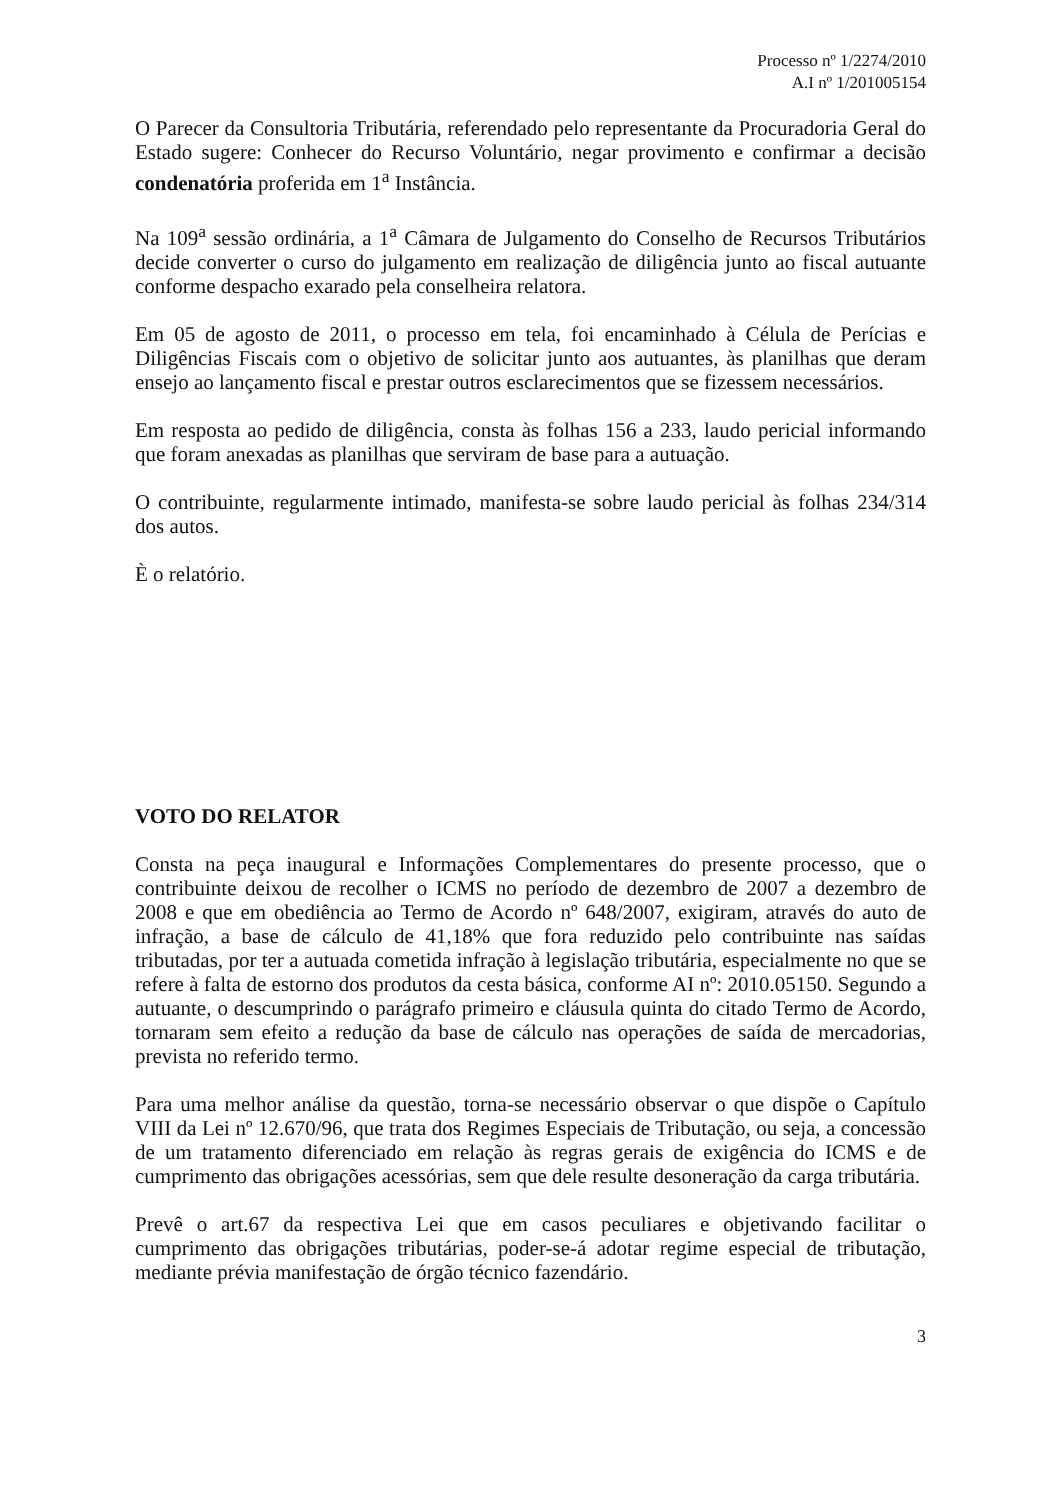Processo nº 1/2274/2010
A.I nº 1/201005154
O Parecer da Consultoria Tributária, referendado pelo representante da Procuradoria Geral do Estado sugere: Conhecer do Recurso Voluntário, negar provimento e confirmar a decisão condenatória proferida em 1<sup>a</sup> Instância.
Na 109<sup>a</sup> sessão ordinária, a 1<sup>a</sup> Câmara de Julgamento do Conselho de Recursos Tributários decide converter o curso do julgamento em realização de diligência junto ao fiscal autuante conforme despacho exarado pela conselheira relatora.
Em 05 de agosto de 2011, o processo em tela, foi encaminhado à Célula de Perícias e Diligências Fiscais com o objetivo de solicitar junto aos autuantes, às planilhas que deram ensejo ao lançamento fiscal e prestar outros esclarecimentos que se fizessem necessários.
Em resposta ao pedido de diligência, consta às folhas 156 a 233, laudo pericial informando que foram anexadas as planilhas que serviram de base para a autuação.
O contribuinte, regularmente intimado, manifesta-se sobre laudo pericial às folhas 234/314 dos autos.
È o relatório.
VOTO DO RELATOR
Consta na peça inaugural e Informações Complementares do presente processo, que o contribuinte deixou de recolher o ICMS no período de dezembro de 2007 a dezembro de 2008 e que em obediência ao Termo de Acordo nº 648/2007, exigiram, através do auto de infração, a base de cálculo de 41,18% que fora reduzido pelo contribuinte nas saídas tributadas, por ter a autuada cometida infração à legislação tributária, especialmente no que se refere à falta de estorno dos produtos da cesta básica, conforme AI nº: 2010.05150. Segundo a autuante, o descumprindo o parágrafo primeiro e cláusula quinta do citado Termo de Acordo, tornaram sem efeito a redução da base de cálculo nas operações de saída de mercadorias, prevista no referido termo.
Para uma melhor análise da questão, torna-se necessário observar o que dispõe o Capítulo VIII da Lei nº 12.670/96, que trata dos Regimes Especiais de Tributação, ou seja, a concessão de um tratamento diferenciado em relação às regras gerais de exigência do ICMS e de cumprimento das obrigações acessórias, sem que dele resulte desoneração da carga tributária.
Prevê o art.67 da respectiva Lei que em casos peculiares e objetivando facilitar o cumprimento das obrigações tributárias, poder-se-á adotar regime especial de tributação, mediante prévia manifestação de órgão técnico fazendário.
3